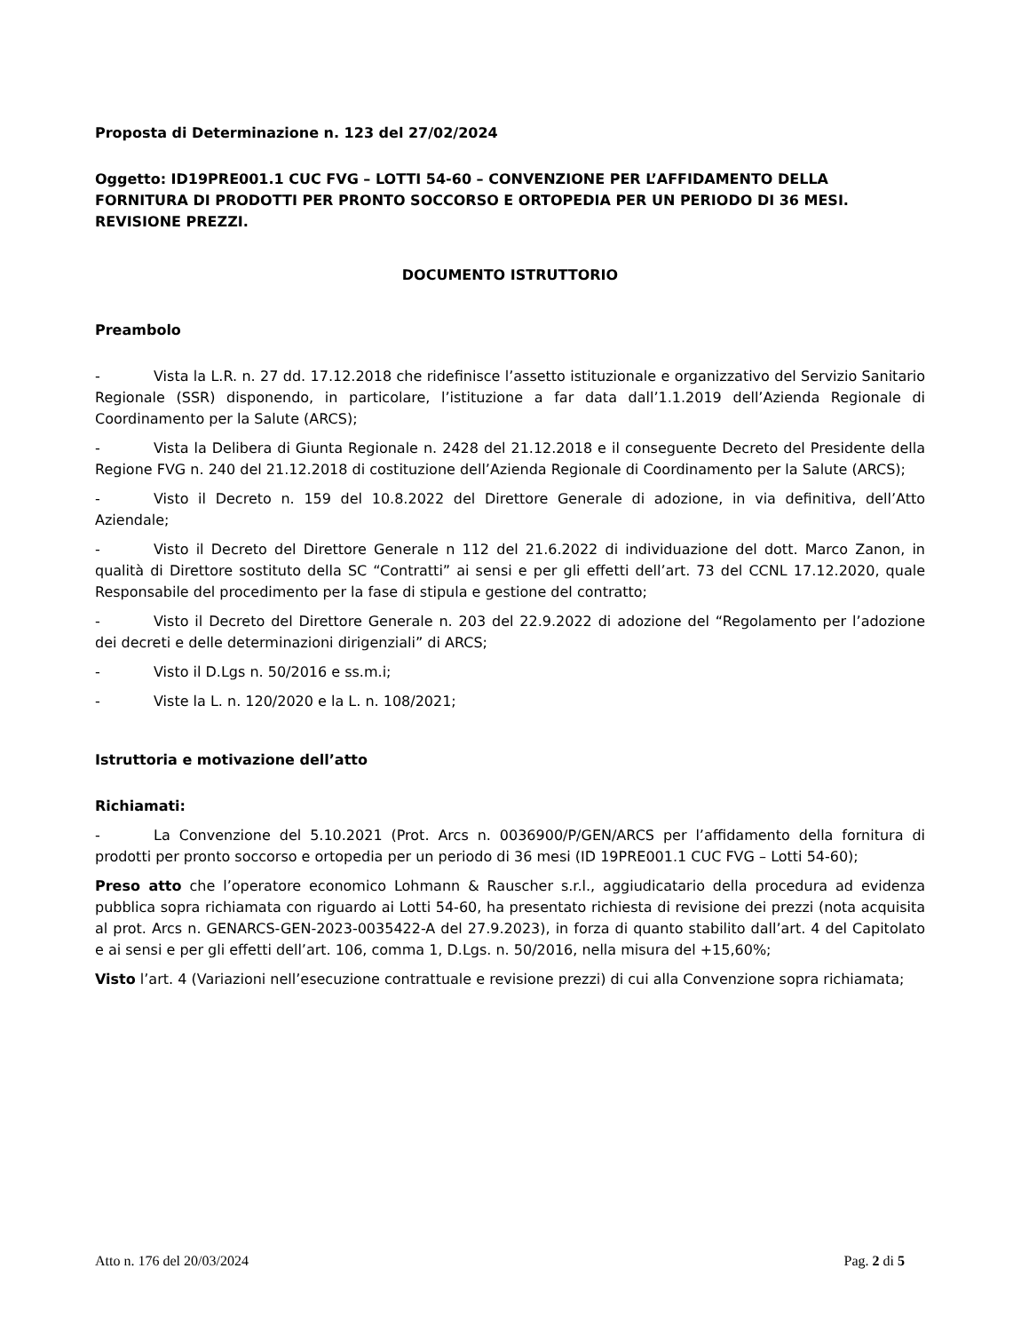Proposta di Determinazione n. 123 del 27/02/2024
Oggetto: ID19PRE001.1 CUC FVG – LOTTI 54-60 – CONVENZIONE PER L’AFFIDAMENTO DELLA FORNITURA DI PRODOTTI PER PRONTO SOCCORSO E ORTOPEDIA PER UN PERIODO DI 36 MESI. REVISIONE PREZZI.
DOCUMENTO ISTRUTTORIO
Preambolo
- Vista la L.R. n. 27 dd. 17.12.2018 che ridefinisce l’assetto istituzionale e organizzativo del Servizio Sanitario Regionale (SSR) disponendo, in particolare, l’istituzione a far data dall’1.1.2019 dell’Azienda Regionale di Coordinamento per la Salute (ARCS);
- Vista la Delibera di Giunta Regionale n. 2428 del 21.12.2018 e il conseguente Decreto del Presidente della Regione FVG n. 240 del 21.12.2018 di costituzione dell’Azienda Regionale di Coordinamento per la Salute (ARCS);
- Visto il Decreto n. 159 del 10.8.2022 del Direttore Generale di adozione, in via definitiva, dell’Atto Aziendale;
- Visto il Decreto del Direttore Generale n 112 del 21.6.2022 di individuazione del dott. Marco Zanon, in qualità di Direttore sostituto della SC “Contratti” ai sensi e per gli effetti dell’art. 73 del CCNL 17.12.2020, quale Responsabile del procedimento per la fase di stipula e gestione del contratto;
- Visto il Decreto del Direttore Generale n. 203 del 22.9.2022 di adozione del “Regolamento per l’adozione dei decreti e delle determinazioni dirigenziali” di ARCS;
- Visto il D.Lgs n. 50/2016 e ss.m.i;
- Viste la L. n. 120/2020 e la L. n. 108/2021;
Istruttoria e motivazione dell’atto
Richiamati:
- La Convenzione del 5.10.2021 (Prot. Arcs n. 0036900/P/GEN/ARCS per l’affidamento della fornitura di prodotti per pronto soccorso e ortopedia per un periodo di 36 mesi (ID 19PRE001.1 CUC FVG – Lotti 54-60);
Preso atto che l’operatore economico Lohmann & Rauscher s.r.l., aggiudicatario della procedura ad evidenza pubblica sopra richiamata con riguardo ai Lotti 54-60, ha presentato richiesta di revisione dei prezzi (nota acquisita al prot. Arcs n. GENARCS-GEN-2023-0035422-A del 27.9.2023), in forza di quanto stabilito dall’art. 4 del Capitolato e ai sensi e per gli effetti dell’art. 106, comma 1, D.Lgs. n. 50/2016, nella misura del +15,60%;
Visto l’art. 4 (Variazioni nell’esecuzione contrattuale e revisione prezzi) di cui alla Convenzione sopra richiamata;
Atto n. 176 del 20/03/2024 Pag. 2 di 5